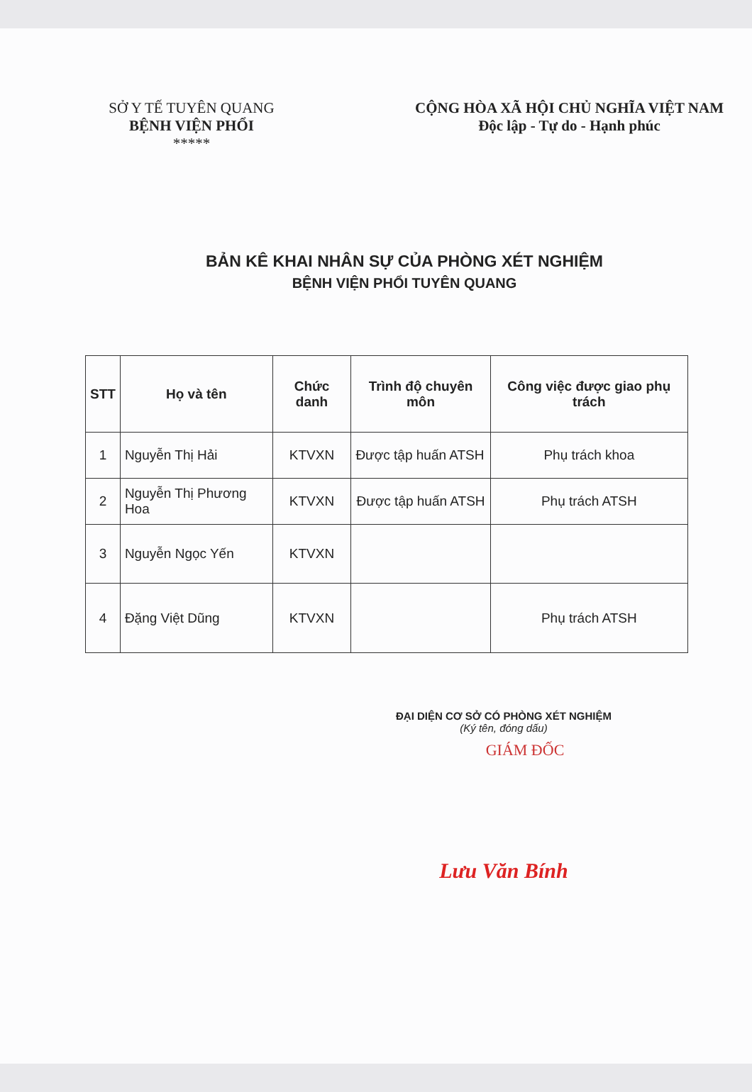SỞ Y TẾ TUYÊN QUANG
BỆNH VIỆN PHỔI
*****
CỘNG HÒA XÃ HỘI CHỦ NGHĨA VIỆT NAM
Độc lập - Tự do - Hạnh phúc
BẢN KÊ KHAI NHÂN SỰ CỦA PHÒNG XÉT NGHIỆM
BỆNH VIỆN PHỔI TUYÊN QUANG
| STT | Họ và tên | Chức danh | Trình độ chuyên môn | Công việc được giao phụ trách |
| --- | --- | --- | --- | --- |
| 1 | Nguyễn Thị Hải | KTVXN | Được tập huấn ATSH | Phụ trách khoa |
| 2 | Nguyễn Thị Phương Hoa | KTVXN | Được tập huấn ATSH | Phụ trách ATSH |
| 3 | Nguyễn Ngọc Yến | KTVXN | | |
| 4 | Đặng Việt Dũng | KTVXN | | Phụ trách ATSH |
ĐẠI DIỆN CƠ SỞ CÓ PHÒNG XÉT NGHIỆM
(Ký tên, đóng dấu)
GIÁM ĐỐC
Lưu Văn Bính